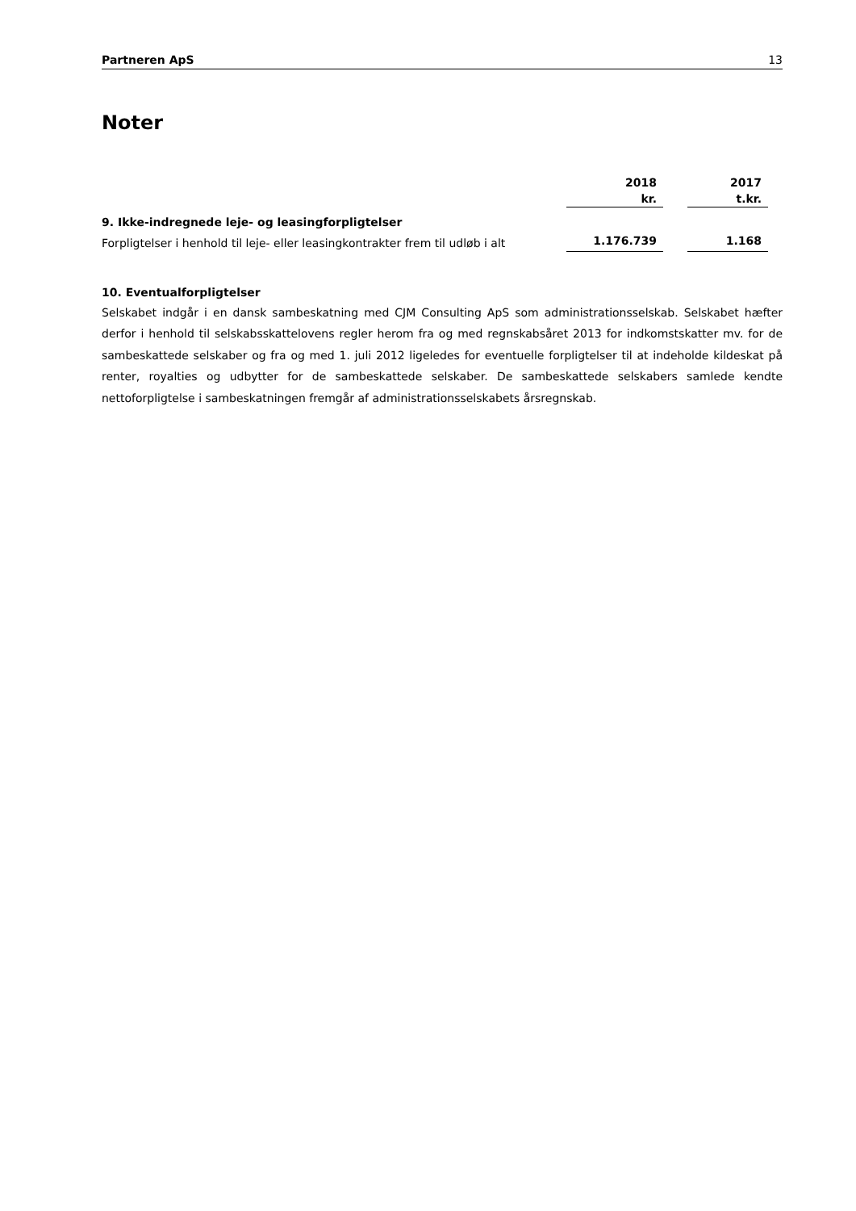Partneren ApS 13
Noter
| | 2018 | | 2017 |
| | kr. | | t.kr. |
| 9. Ikke-indregnede leje- og leasingforpligtelser | | | |
| Forpligtelser i henhold til leje- eller leasingkontrakter frem til udløb i alt | 1.176.739 | | 1.168 |
10. Eventualforpligtelser
Selskabet indgår i en dansk sambeskatning med CJM Consulting ApS som administrationsselskab. Selskabet hæfter derfor i henhold til selskabsskattelovens regler herom fra og med regnskabsåret 2013 for indkomstskatter mv. for de sambeskattede selskaber og fra og med 1. juli 2012 ligeledes for eventuelle forpligtelser til at indeholde kildeskat på renter, royalties og udbytter for de sambeskattede selskaber. De sambeskattede selskabers samlede kendte nettoforpligtelse i sambeskatningen fremgår af administrationsselskabets årsregnskab.